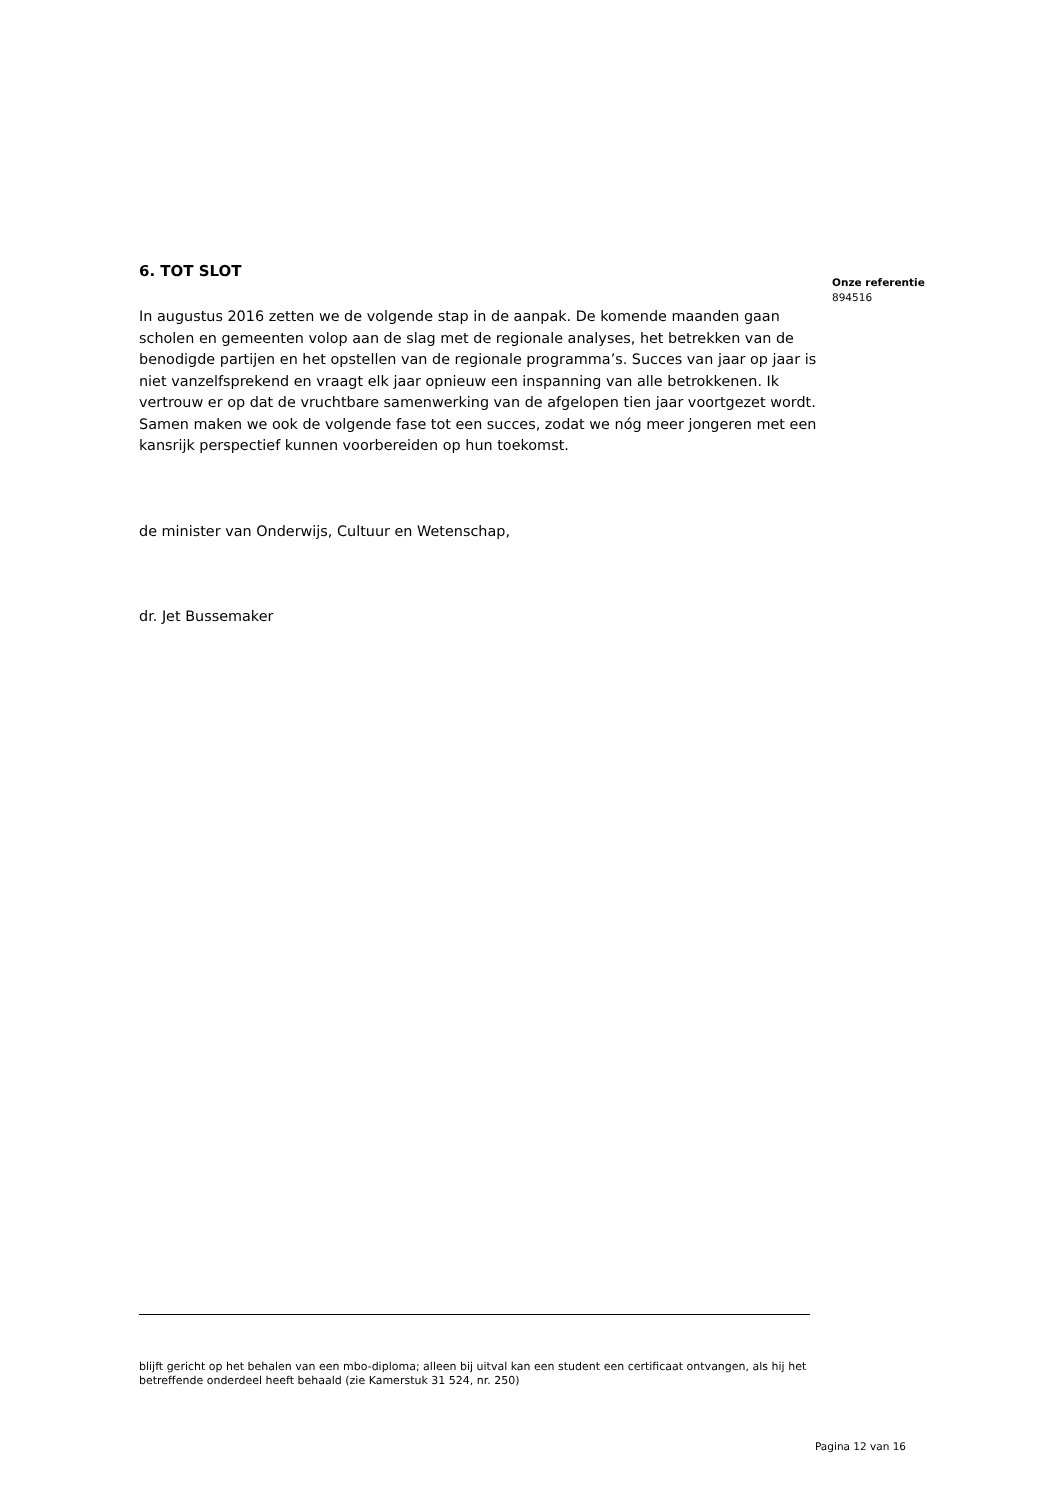Onze referentie
894516
6. TOT SLOT
In augustus 2016 zetten we de volgende stap in de aanpak. De komende maanden gaan scholen en gemeenten volop aan de slag met de regionale analyses, het betrekken van de benodigde partijen en het opstellen van de regionale programma’s. Succes van jaar op jaar is niet vanzelfsprekend en vraagt elk jaar opnieuw een inspanning van alle betrokkenen. Ik vertrouw er op dat de vruchtbare samenwerking van de afgelopen tien jaar voortgezet wordt. Samen maken we ook de volgende fase tot een succes, zodat we nóg meer jongeren met een kansrijk perspectief kunnen voorbereiden op hun toekomst.
de minister van Onderwijs, Cultuur en Wetenschap,
dr. Jet Bussemaker
blijft gericht op het behalen van een mbo-diploma; alleen bij uitval kan een student een certificaat ontvangen, als hij het betreffende onderdeel heeft behaald (zie Kamerstuk 31 524, nr. 250)
Pagina 12 van 16